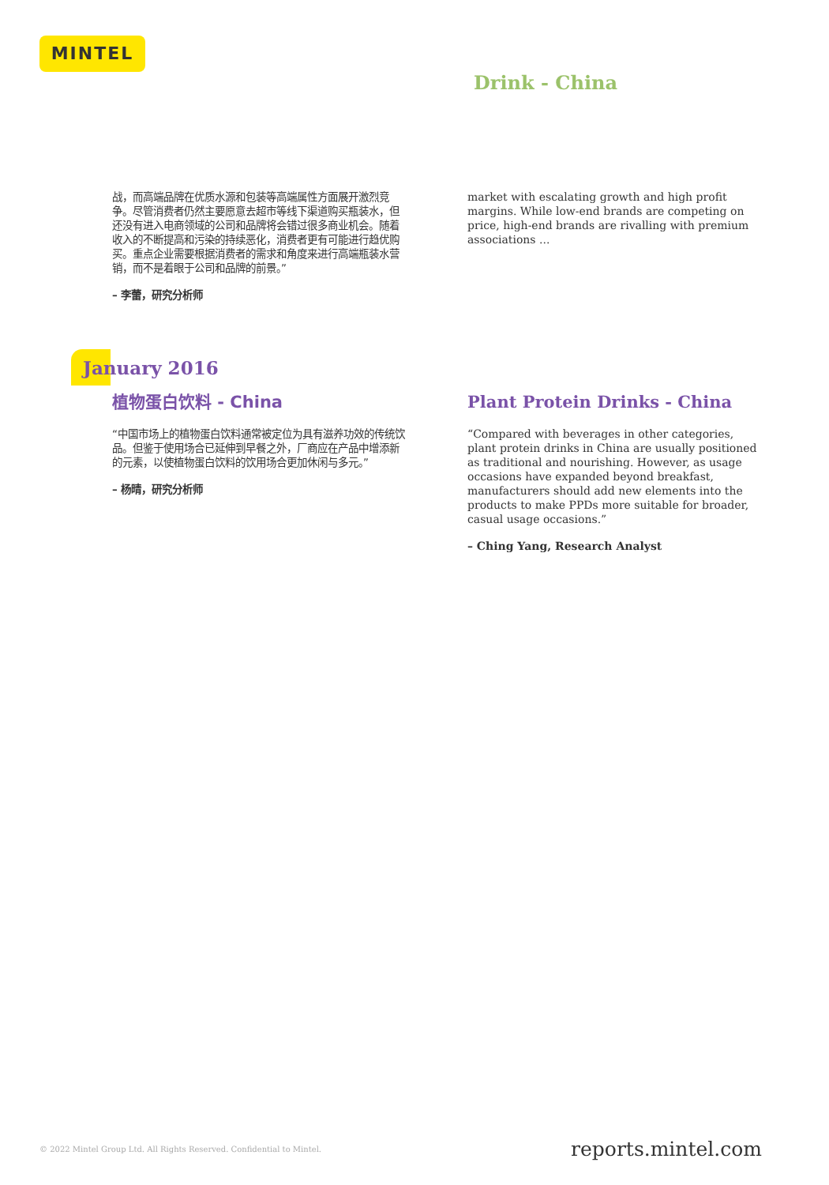MINTEL
Drink - China
战，而高端品牌在优质水源和包装等高端属性方面展开激烈竞争。尽管消费者仍然主要愿意去超市等线下渠道购买瓶装水，但还没有进入电商领域的公司和品牌将会错过很多商业机会。随着收入的不断提高和污染的持续恶化，消费者更有可能进行趋优购买。重点企业需要根据消费者的需求和角度来进行高端瓶装水营销，而不是着眼于公司和品牌的前景。”
– 李蕾，研究分析师
market with escalating growth and high profit margins. While low-end brands are competing on price, high-end brands are rivalling with premium associations ...
January 2016
植物蛋白饮料 - China
“中国市场上的植物蛋白饮料通常被定位为具有滋养功效的传统饮品。但鉴于使用场合已延伸到早餐之外，厂商应在产品中增添新的元素，以使植物蛋白饮料的饮用场合更加休闲与多元。”
– 杨晴，研究分析师
Plant Protein Drinks - China
“Compared with beverages in other categories, plant protein drinks in China are usually positioned as traditional and nourishing. However, as usage occasions have expanded beyond breakfast, manufacturers should add new elements into the products to make PPDs more suitable for broader, casual usage occasions.”
– Ching Yang, Research Analyst
© 2022 Mintel Group Ltd. All Rights Reserved. Confidential to Mintel. reports.mintel.com